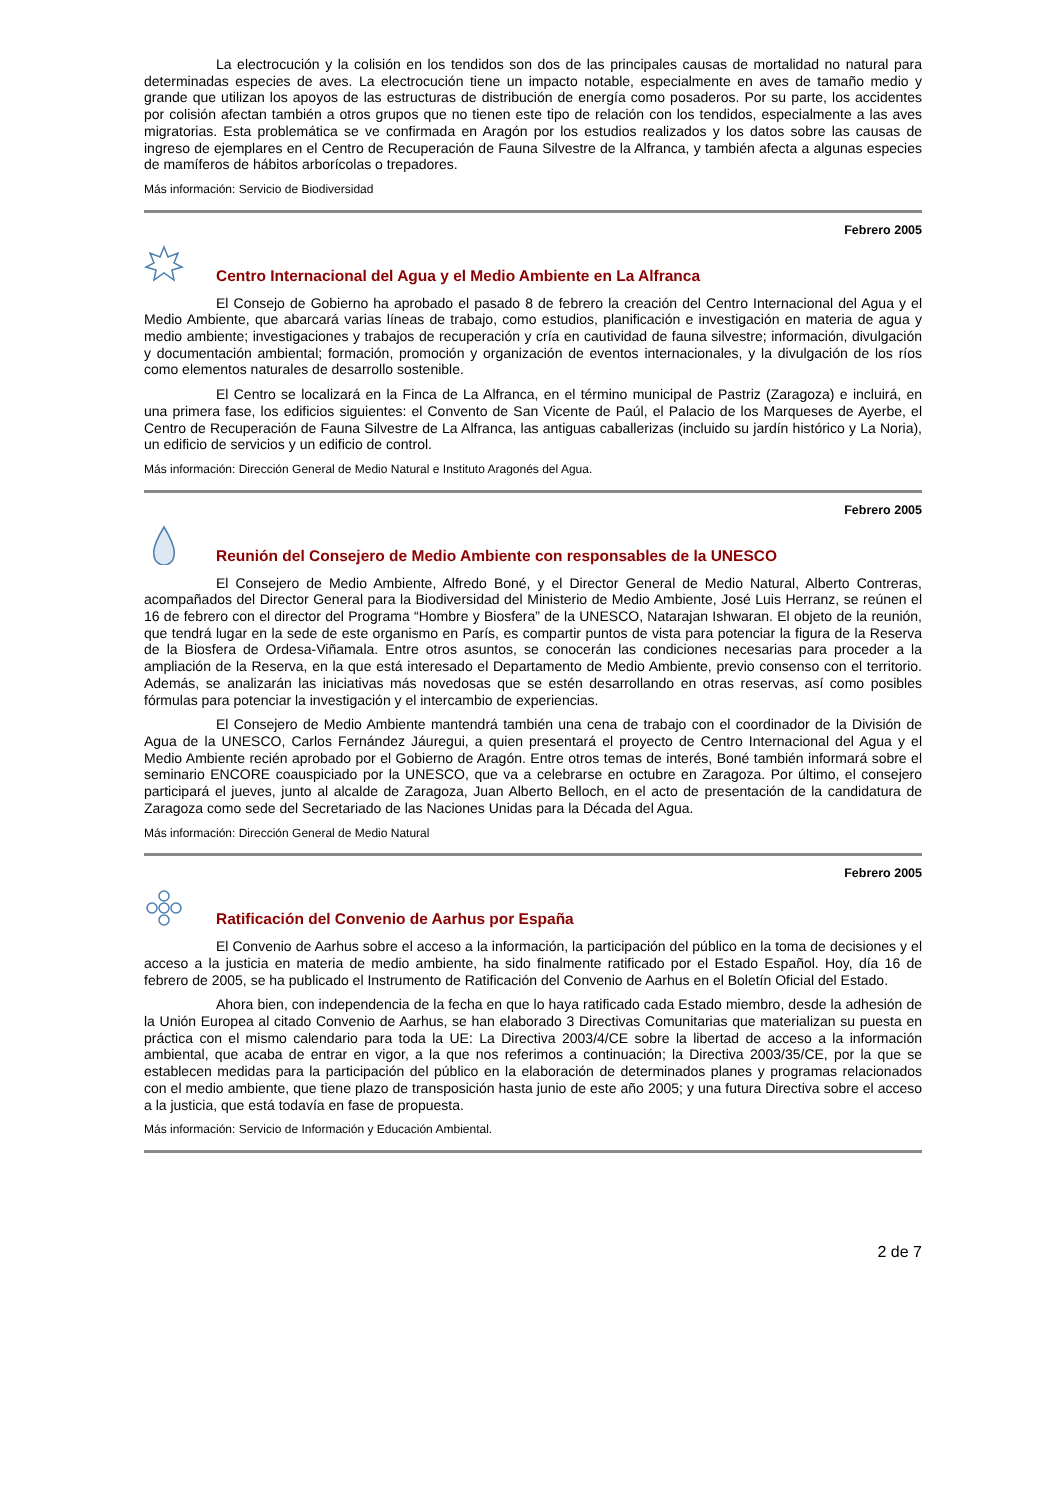La electrocución y la colisión en los tendidos son dos de las principales causas de mortalidad no natural para determinadas especies de aves. La electrocución tiene un impacto notable, especialmente en aves de tamaño medio y grande que utilizan los apoyos de las estructuras de distribución de energía como posaderos. Por su parte, los accidentes por colisión afectan también a otros grupos que no tienen este tipo de relación con los tendidos, especialmente a las aves migratorias. Esta problemática se ve confirmada en Aragón por los estudios realizados y los datos sobre las causas de ingreso de ejemplares en el Centro de Recuperación de Fauna Silvestre de la Alfranca, y también afecta a algunas especies de mamíferos de hábitos arborícolas o trepadores.
Más información: Servicio de Biodiversidad
Febrero 2005
Centro Internacional del Agua y el Medio Ambiente en La Alfranca
El Consejo de Gobierno ha aprobado el pasado 8 de febrero la creación del Centro Internacional del Agua y el Medio Ambiente, que abarcará varias líneas de trabajo, como estudios, planificación e investigación en materia de agua y medio ambiente; investigaciones y trabajos de recuperación y cría en cautividad de fauna silvestre; información, divulgación y documentación ambiental; formación, promoción y organización de eventos internacionales, y la divulgación de los ríos como elementos naturales de desarrollo sostenible.
El Centro se localizará en la Finca de La Alfranca, en el término municipal de Pastriz (Zaragoza) e incluirá, en una primera fase, los edificios siguientes: el Convento de San Vicente de Paúl, el Palacio de los Marqueses de Ayerbe, el Centro de Recuperación de Fauna Silvestre de La Alfranca, las antiguas caballerizas (incluido su jardín histórico y La Noria), un edificio de servicios y un edificio de control.
Más información: Dirección General de Medio Natural e Instituto Aragonés del Agua.
Febrero 2005
Reunión del Consejero de Medio Ambiente con responsables de la UNESCO
El Consejero de Medio Ambiente, Alfredo Boné, y el Director General de Medio Natural, Alberto Contreras, acompañados del Director General para la Biodiversidad del Ministerio de Medio Ambiente, José Luis Herranz, se reúnen el 16 de febrero con el director del Programa “Hombre y Biosfera” de la UNESCO, Natarajan Ishwaran. El objeto de la reunión, que tendrá lugar en la sede de este organismo en París, es compartir puntos de vista para potenciar la figura de la Reserva de la Biosfera de Ordesa-Viñamala. Entre otros asuntos, se conocerán las condiciones necesarias para proceder a la ampliación de la Reserva, en la que está interesado el Departamento de Medio Ambiente, previo consenso con el territorio. Además, se analizarán las iniciativas más novedosas que se estén desarrollando en otras reservas, así como posibles fórmulas para potenciar la investigación y el intercambio de experiencias.
El Consejero de Medio Ambiente mantendrá también una cena de trabajo con el coordinador de la División de Agua de la UNESCO, Carlos Fernández Jáuregui, a quien presentará el proyecto de Centro Internacional del Agua y el Medio Ambiente recién aprobado por el Gobierno de Aragón. Entre otros temas de interés, Boné también informará sobre el seminario ENCORE coauspiciado por la UNESCO, que va a celebrarse en octubre en Zaragoza. Por último, el consejero participará el jueves, junto al alcalde de Zaragoza, Juan Alberto Belloch, en el acto de presentación de la candidatura de Zaragoza como sede del Secretariado de las Naciones Unidas para la Década del Agua.
Más información: Dirección General de Medio Natural
Febrero 2005
Ratificación del Convenio de Aarhus por España
El Convenio de Aarhus sobre el acceso a la información, la participación del público en la toma de decisiones y el acceso a la justicia en materia de medio ambiente, ha sido finalmente ratificado por el Estado Español. Hoy, día 16 de febrero de 2005, se ha publicado el Instrumento de Ratificación del Convenio de Aarhus en el Boletín Oficial del Estado.
Ahora bien, con independencia de la fecha en que lo haya ratificado cada Estado miembro, desde la adhesión de la Unión Europea al citado Convenio de Aarhus, se han elaborado 3 Directivas Comunitarias que materializan su puesta en práctica con el mismo calendario para toda la UE: La Directiva 2003/4/CE sobre la libertad de acceso a la información ambiental, que acaba de entrar en vigor, a la que nos referimos a continuación; la Directiva 2003/35/CE, por la que se establecen medidas para la participación del público en la elaboración de determinados planes y programas relacionados con el medio ambiente, que tiene plazo de transposición hasta junio de este año 2005; y una futura Directiva sobre el acceso a la justicia, que está todavía en fase de propuesta.
Más información: Servicio de Información y Educación Ambiental.
2 de 7